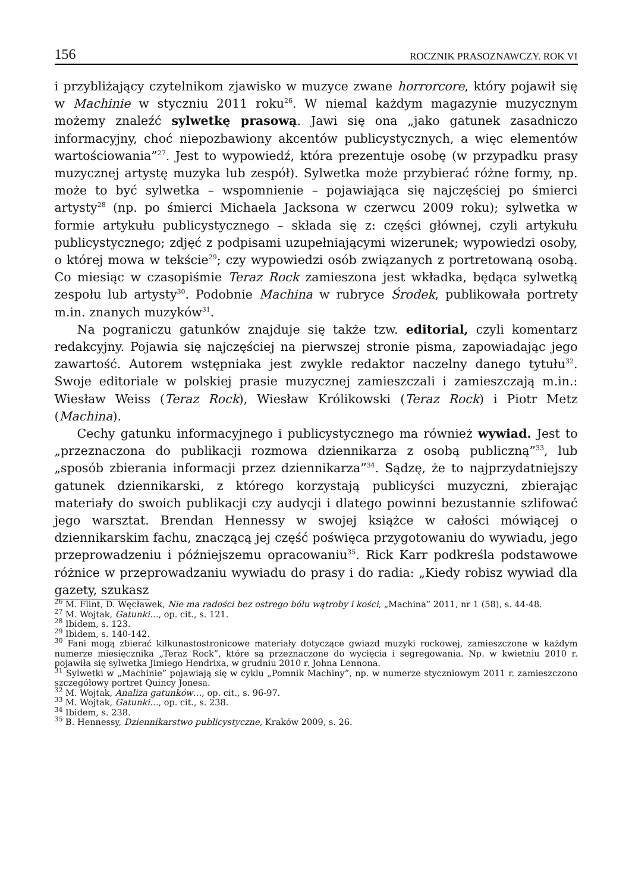156 ROCZNIK PRASOZNAWCZY. ROK VI
i przybliżający czytelnikom zjawisko w muzyce zwane horrorcore, który pojawił się w Machinie w styczniu 2011 roku<sup>26</sup>. W niemal każdym magazynie muzycznym możemy znaleźć sylwetkę prasową. Jawi się ona „jako gatunek zasadniczo informacyjny, choć niepozbawiony akcentów publicystycznych, a więc elementów wartościowania”<sup>27</sup>. Jest to wypowiedź, która prezentuje osobę (w przypadku prasy muzycznej artystę muzyka lub zespół). Sylwetka może przybierać różne formy, np. może to być sylwetka – wspomnienie – pojawiająca się najczęściej po śmierci artysty<sup>28</sup> (np. po śmierci Michaela Jacksona w czerwcu 2009 roku); sylwetka w formie artykułu publicystycznego – składa się z: części głównej, czyli artykułu publicystycznego; zdjęć z podpisami uzupełniającymi wizerunek; wypowiedzi osoby, o której mowa w tekście<sup>29</sup>; czy wypowiedzi osób związanych z portretowaną osobą. Co miesiąc w czasopiśmie Teraz Rock zamieszona jest wkładka, będąca sylwetką zespołu lub artysty<sup>30</sup>. Podobnie Machina w rubryce Środek, publikowała portrety m.in. znanych muzyków<sup>31</sup>.
Na pograniczu gatunków znajduje się także tzw. editorial, czyli komentarz redakcyjny. Pojawia się najczęściej na pierwszej stronie pisma, zapowiadając jego zawartość. Autorem wstępniaka jest zwykle redaktor naczelny danego tytułu<sup>32</sup>. Swoje editoriale w polskiej prasie muzycznej zamieszczali i zamieszczają m.in.: Wiesław Weiss (Teraz Rock), Wiesław Królikowski (Teraz Rock) i Piotr Metz (Machina).
Cechy gatunku informacyjnego i publicystycznego ma również wywiad. Jest to „przeznaczona do publikacji rozmowa dziennikarza z osobą publiczną”<sup>33</sup>, lub „sposób zbierania informacji przez dziennikarza”<sup>34</sup>. Sądzę, że to najprzydatniejszy gatunek dziennikarski, z którego korzystają publicyści muzyczni, zbierając materiały do swoich publikacji czy audycji i dlatego powinni bezustannie szlifować jego warsztat. Brendan Hennessy w swojej książce w całości mówiącej o dziennikarskim fachu, znaczącą jej część poświęca przygotowaniu do wywiadu, jego przeprowadzeniu i późniejszemu opracowaniu<sup>35</sup>. Rick Karr podkreśla podstawowe różnice w przeprowadzaniu wywiadu do prasy i do radia: „Kiedy robisz wywiad dla gazety, szukasz
<sup>26</sup> M. Flint, D. Węcławek, Nie ma radości bez ostrego bólu wątroby i kości, „Machina” 2011, nr 1 (58), s. 44-48.
<sup>27</sup> M. Wojtak, Gatunki…, op. cit., s. 121.
<sup>28</sup> Ibidem, s. 123.
<sup>29</sup> Ibidem, s. 140-142.
<sup>30</sup> Fani mogą zbierać kilkunastostronicowe materiały dotyczące gwiazd muzyki rockowej, zamieszczone w każdym numerze miesięcznika „Teraz Rock”, które są przeznaczone do wycięcia i segregowania. Np. w kwietniu 2010 r. pojawiła się sylwetka Jimiego Hendrixa, w grudniu 2010 r. Johna Lennona.
<sup>31</sup> Sylwetki w „Machinie” pojawiają się w cyklu „Pomnik Machiny”, np. w numerze styczniowym 2011 r. zamieszczono szczegółowy portret Quincy Jonesa.
<sup>32</sup> M. Wojtak, Analiza gatunków…, op. cit., s. 96-97.
<sup>33</sup> M. Wojtak, Gatunki…, op. cit., s. 238.
<sup>34</sup> Ibidem, s. 238.
<sup>35</sup> B. Hennessy, Dziennikarstwo publicystyczne, Kraków 2009, s. 26.